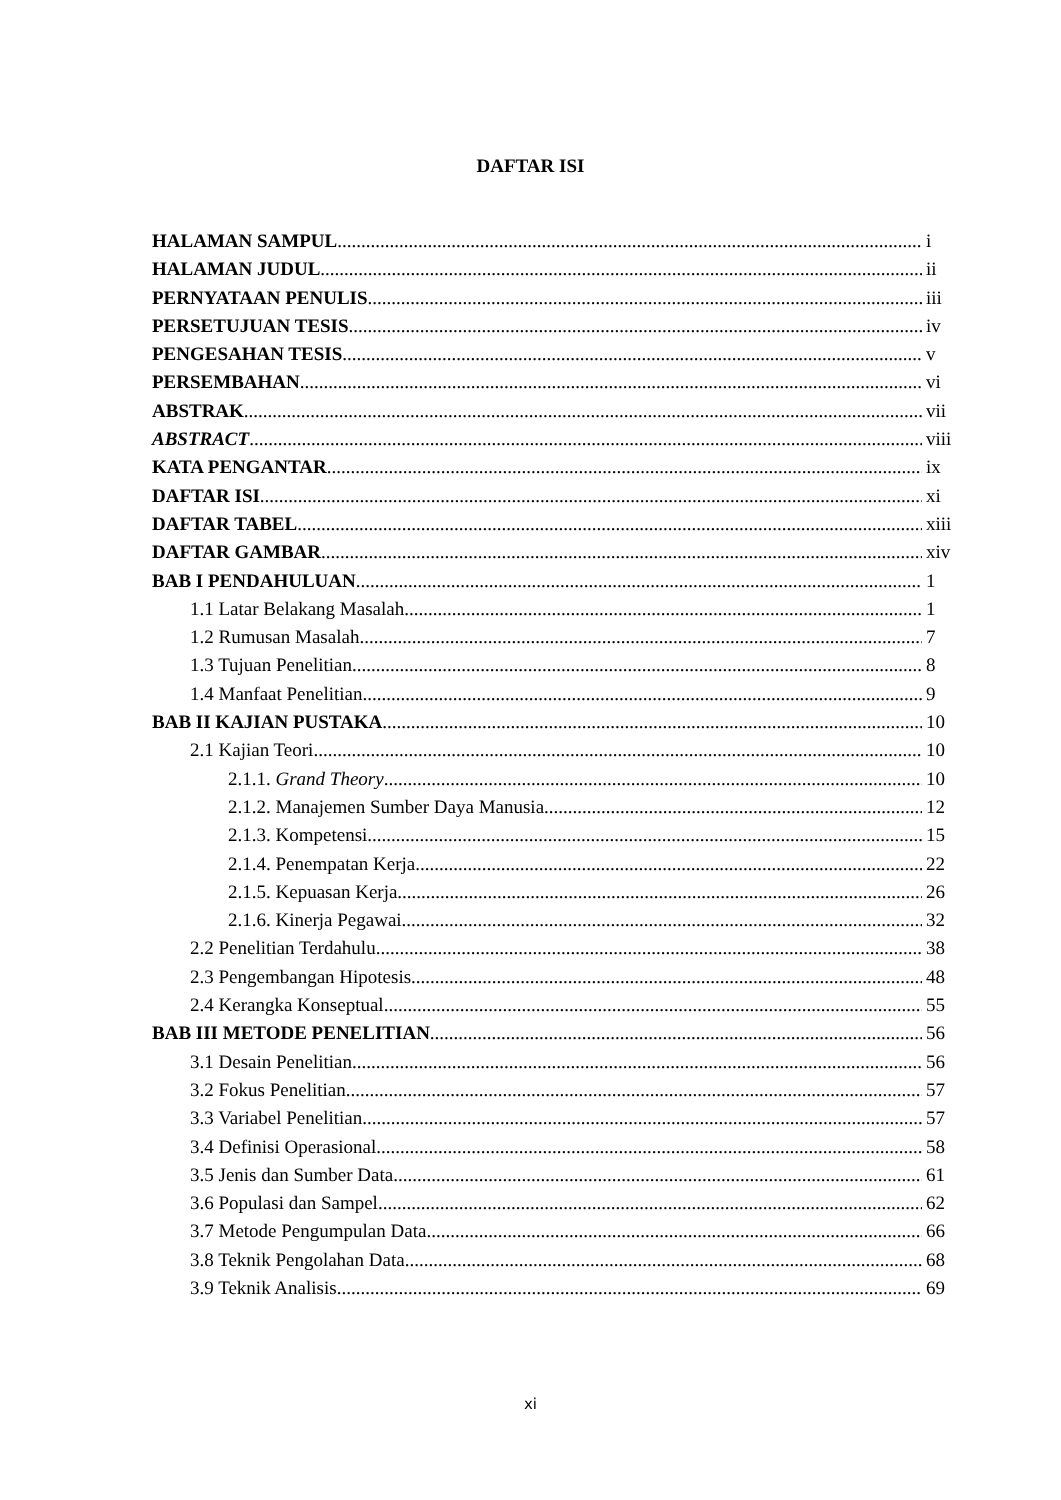DAFTAR ISI
HALAMAN SAMPUL i
HALAMAN JUDUL ii
PERNYATAAN PENULIS iii
PERSETUJUAN TESIS iv
PENGESAHAN TESIS v
PERSEMBAHAN vi
ABSTRAK vii
ABSTRACT viii
KATA PENGANTAR ix
DAFTAR ISI xi
DAFTAR TABEL xiii
DAFTAR GAMBAR xiv
BAB I PENDAHULUAN 1
1.1 Latar Belakang Masalah 1
1.2 Rumusan Masalah 7
1.3 Tujuan Penelitian 8
1.4 Manfaat Penelitian 9
BAB II KAJIAN PUSTAKA 10
2.1 Kajian Teori 10
2.1.1. Grand Theory 10
2.1.2. Manajemen Sumber Daya Manusia 12
2.1.3. Kompetensi 15
2.1.4. Penempatan Kerja 22
2.1.5. Kepuasan Kerja 26
2.1.6. Kinerja Pegawai 32
2.2 Penelitian Terdahulu 38
2.3 Pengembangan Hipotesis 48
2.4 Kerangka Konseptual 55
BAB III METODE PENELITIAN 56
3.1 Desain Penelitian 56
3.2 Fokus Penelitian 57
3.3 Variabel Penelitian 57
3.4 Definisi Operasional 58
3.5 Jenis dan Sumber Data 61
3.6 Populasi dan Sampel 62
3.7 Metode Pengumpulan Data 66
3.8 Teknik Pengolahan Data 68
3.9 Teknik Analisis 69
xi